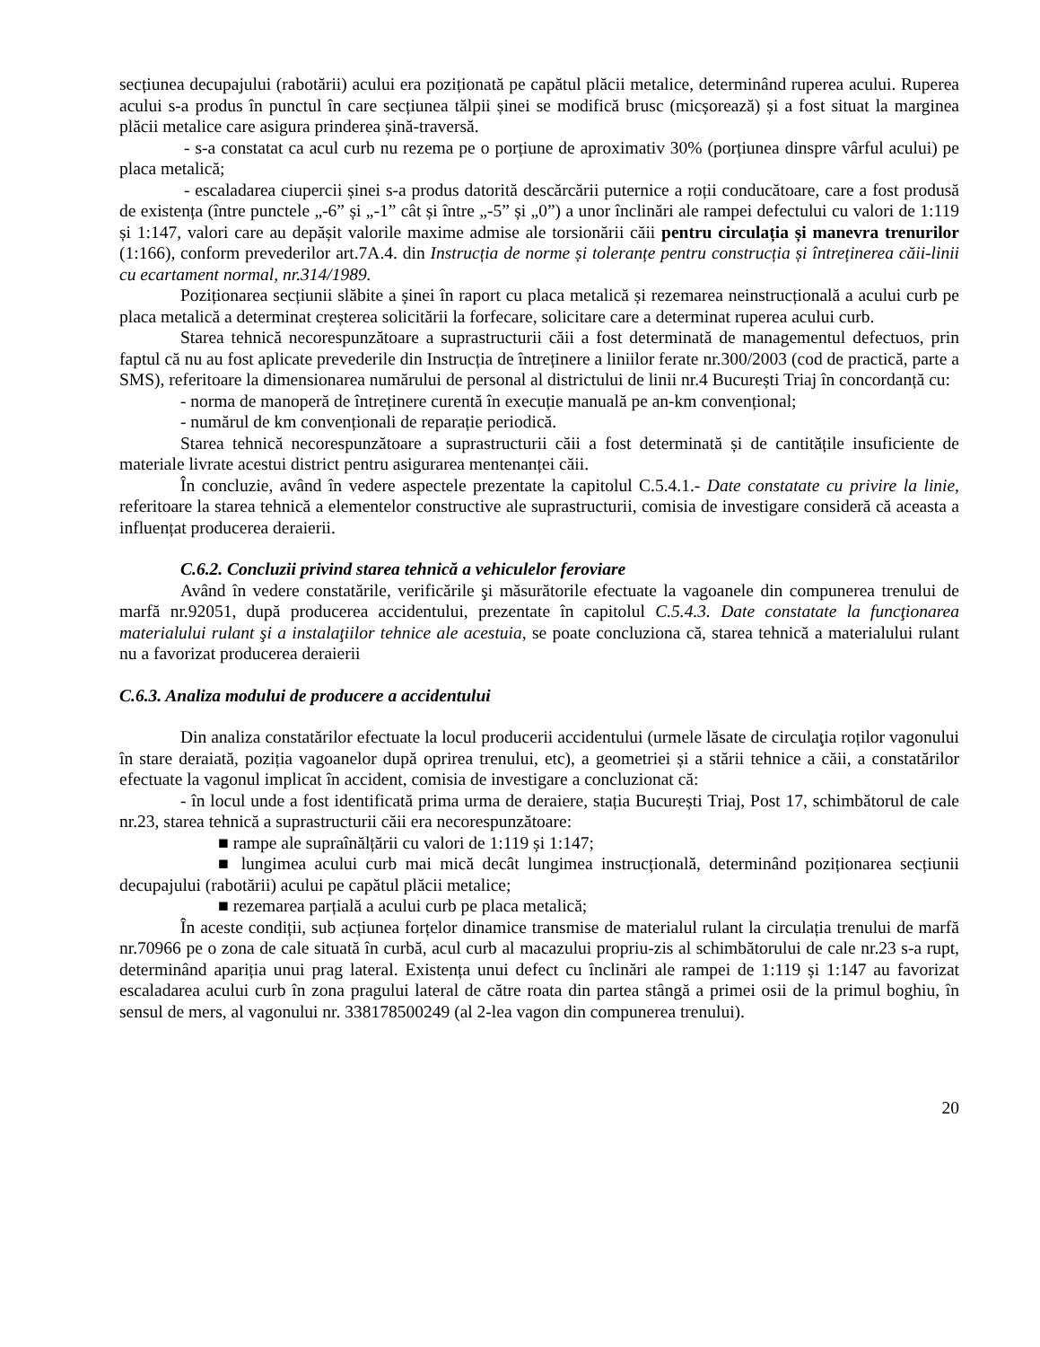secțiunea decupajului (rabotării) acului era poziționată pe capătul plăcii metalice, determinând ruperea acului. Ruperea acului s-a produs în punctul în care secțiunea tălpii șinei se modifică brusc (micșorează) și a fost situat la marginea plăcii metalice care asigura prinderea șină-traversă.
- s-a constatat ca acul curb nu rezema pe o porțiune de aproximativ 30% (porțiunea dinspre vârful acului) pe placa metalică;
- escaladarea ciupercii șinei s-a produs datorită descărcării puternice a roții conducătoare, care a fost produsă de existența (între punctele „-6” și „-1” cât și între „-5” și „0”) a unor înclinări ale rampei defectului cu valori de 1:119 și 1:147, valori care au depășit valorile maxime admise ale torsionării căii pentru circulația și manevra trenurilor (1:166), conform prevederilor art.7A.4. din Instrucția de norme și toleranțe pentru construcția și întreținerea căii-linii cu ecartament normal, nr.314/1989.
Poziționarea secțiunii slăbite a șinei în raport cu placa metalică și rezemarea neinstrucțională a acului curb pe placa metalică a determinat creșterea solicitării la forfecare, solicitare care a determinat ruperea acului curb.
Starea tehnică necorespunzătoare a suprastructurii căii a fost determinată de managementul defectuos, prin faptul că nu au fost aplicate prevederile din Instrucția de întreținere a liniilor ferate nr.300/2003 (cod de practică, parte a SMS), referitoare la dimensionarea numărului de personal al districtului de linii nr.4 București Triaj în concordanță cu:
- norma de manoperă de întreținere curentă în execuție manuală pe an-km convențional;
- numărul de km convenționali de reparație periodică.
Starea tehnică necorespunzătoare a suprastructurii căii a fost determinată și de cantitățile insuficiente de materiale livrate acestui district pentru asigurarea mentenanței căii.
În concluzie, având în vedere aspectele prezentate la capitolul C.5.4.1.- Date constatate cu privire la linie, referitoare la starea tehnică a elementelor constructive ale suprastructurii, comisia de investigare consideră că aceasta a influențat producerea deraierii.
C.6.2. Concluzii privind starea tehnică a vehiculelor feroviare
Având în vedere constatările, verificările şi măsurătorile efectuate la vagoanele din compunerea trenului de marfă nr.92051, după producerea accidentului, prezentate în capitolul C.5.4.3. Date constatate la funcţionarea materialului rulant şi a instalaţiilor tehnice ale acestuia, se poate concluziona că, starea tehnică a materialului rulant nu a favorizat producerea deraierii
C.6.3. Analiza modului de producere a accidentului
Din analiza constatărilor efectuate la locul producerii accidentului (urmele lăsate de circulaţia roților vagonului în stare deraiată, poziția vagoanelor după oprirea trenului, etc), a geometriei și a stării tehnice a căii, a constatărilor efectuate la vagonul implicat în accident, comisia de investigare a concluzionat că:
- în locul unde a fost identificată prima urma de deraiere, stația București Triaj, Post 17, schimbătorul de cale nr.23, starea tehnică a suprastructurii căii era necorespunzătoare:
■ rampe ale supraînălțării cu valori de 1:119 și 1:147;
■ lungimea acului curb mai mică decât lungimea instrucțională, determinând poziționarea secțiunii decupajului (rabotării) acului pe capătul plăcii metalice;
■ rezemarea parțială a acului curb pe placa metalică;
În aceste condiții, sub acțiunea forțelor dinamice transmise de materialul rulant la circulația trenului de marfă nr.70966 pe o zona de cale situată în curbă, acul curb al macazului propriu-zis al schimbătorului de cale nr.23 s-a rupt, determinând apariția unui prag lateral. Existența unui defect cu înclinări ale rampei de 1:119 și 1:147 au favorizat escaladarea acului curb în zona pragului lateral de către roata din partea stângă a primei osii de la primul boghiu, în sensul de mers, al vagonului nr. 338178500249 (al 2-lea vagon din compunerea trenului).
20